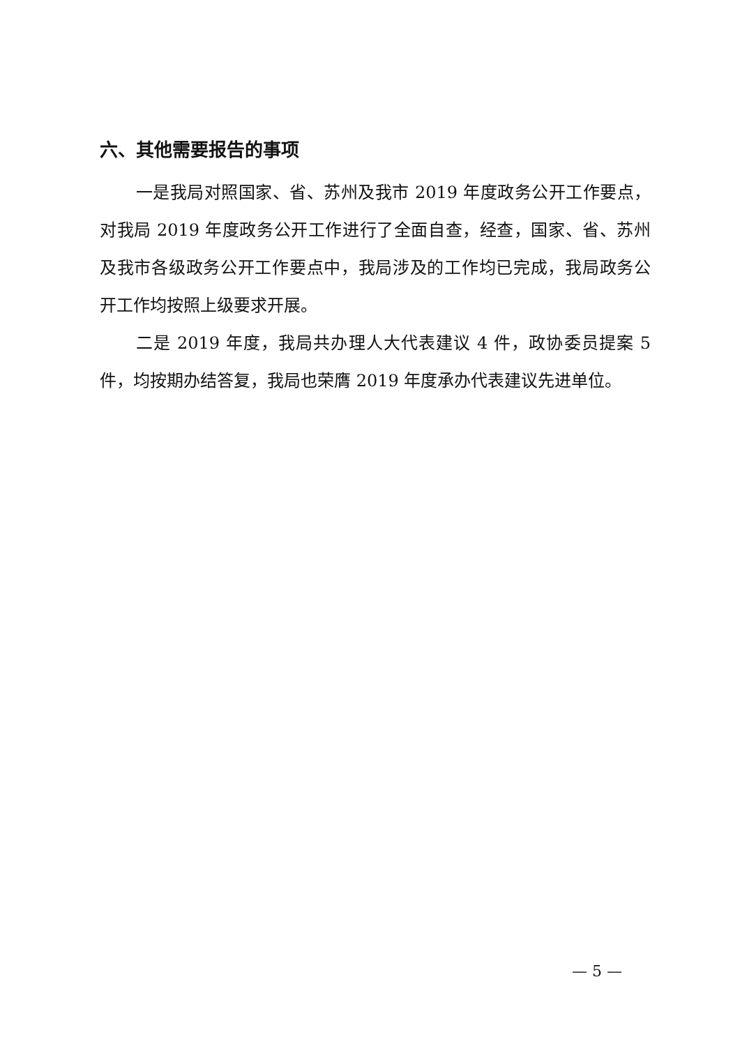六、其他需要报告的事项
一是我局对照国家、省、苏州及我市 2019 年度政务公开工作要点，对我局 2019 年度政务公开工作进行了全面自查，经查，国家、省、苏州及我市各级政务公开工作要点中，我局涉及的工作均已完成，我局政务公开工作均按照上级要求开展。
二是 2019 年度，我局共办理人大代表建议 4 件，政协委员提案 5 件，均按期办结答复，我局也荣膺 2019 年度承办代表建议先进单位。
— 5 —